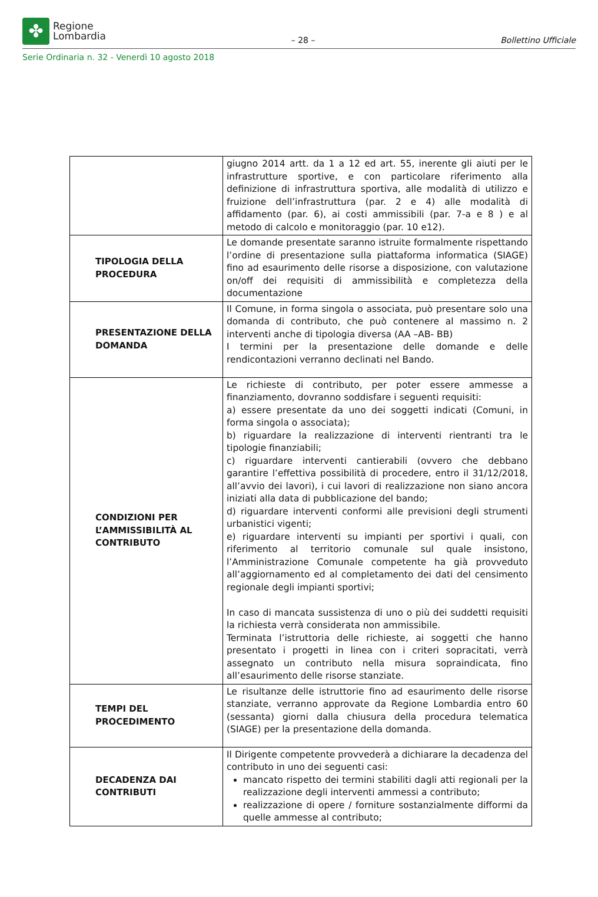✤
Regione
Lombardia
– 28 –
Bollettino Ufficiale
Serie Ordinaria n. 32 - Venerdì 10 agosto 2018
| | giugno 2014 artt. da 1 a 12 ed art. 55, inerente gli aiuti per le infrastrutture sportive, e con particolare riferimento alla definizione di infrastruttura sportiva, alle modalità di utilizzo e fruizione dell’infrastruttura (par. 2 e 4) alle modalità di affidamento (par. 6), ai costi ammissibili (par. 7-a e 8 ) e al metodo di calcolo e monitoraggio (par. 10 e12). |
| TIPOLOGIA DELLA PROCEDURA | Le domande presentate saranno istruite formalmente rispettando l’ordine di presentazione sulla piattaforma informatica (SIAGE) fino ad esaurimento delle risorse a disposizione, con valutazione on/off dei requisiti di ammissibilità e completezza della documentazione |
| PRESENTAZIONE DELLA DOMANDA | Il Comune, in forma singola o associata, può presentare solo una domanda di contributo, che può contenere al massimo n. 2 interventi anche di tipologia diversa (AA –AB- BB) I termini per la presentazione delle domande e delle rendicontazioni verranno declinati nel Bando. |
| CONDIZIONI PER L’AMMISSIBILITÀ AL CONTRIBUTO | Le richieste di contributo, per poter essere ammesse a finanziamento, dovranno soddisfare i seguenti requisiti: a) essere presentate da uno dei soggetti indicati (Comuni, in forma singola o associata); b) riguardare la realizzazione di interventi rientranti tra le tipologie finanziabili; c) riguardare interventi cantierabili (ovvero che debbano garantire l’effettiva possibilità di procedere, entro il 31/12/2018, all’avvio dei lavori), i cui lavori di realizzazione non siano ancora iniziati alla data di pubblicazione del bando; d) riguardare interventi conformi alle previsioni degli strumenti urbanistici vigenti; e) riguardare interventi su impianti per sportivi i quali, con riferimento al territorio comunale sul quale insistono, l’Amministrazione Comunale competente ha già provveduto all’aggiornamento ed al completamento dei dati del censimento regionale degli impianti sportivi; In caso di mancata sussistenza di uno o più dei suddetti requisiti la richiesta verrà considerata non ammissibile. Terminata l’istruttoria delle richieste, ai soggetti che hanno presentato i progetti in linea con i criteri sopracitati, verrà assegnato un contributo nella misura sopraindicata, fino all’esaurimento delle risorse stanziate. |
| TEMPI DEL PROCEDIMENTO | Le risultanze delle istruttorie fino ad esaurimento delle risorse stanziate, verranno approvate da Regione Lombardia entro 60 (sessanta) giorni dalla chiusura della procedura telematica (SIAGE) per la presentazione della domanda. |
| DECADENZA DAI CONTRIBUTI | Il Dirigente competente provvederà a dichiarare la decadenza del contributo in uno dei seguenti casi: mancato rispetto dei termini stabiliti dagli atti regionali per la realizzazione degli interventi ammessi a contributo; realizzazione di opere / forniture sostanzialmente difformi da quelle ammesse al contributo; |